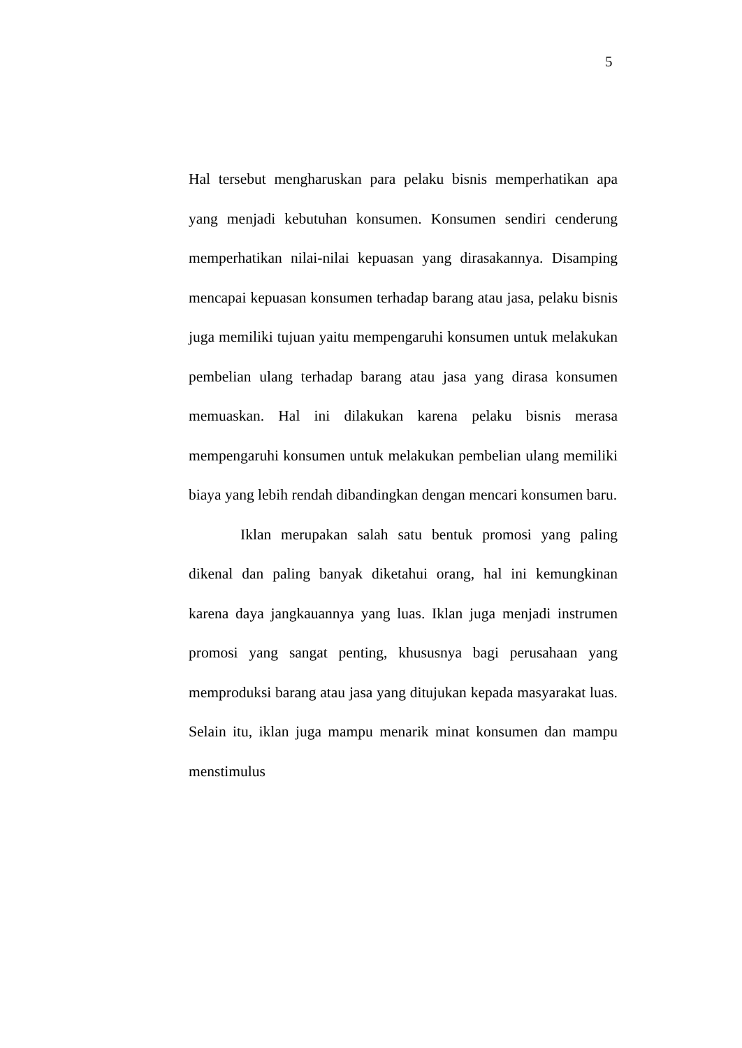5
Hal tersebut mengharuskan para pelaku bisnis memperhatikan apa yang menjadi kebutuhan konsumen. Konsumen sendiri cenderung memperhatikan nilai-nilai kepuasan yang dirasakannya. Disamping mencapai kepuasan konsumen terhadap barang atau jasa, pelaku bisnis juga memiliki tujuan yaitu mempengaruhi konsumen untuk melakukan pembelian ulang terhadap barang atau jasa yang dirasa konsumen memuaskan. Hal ini dilakukan karena pelaku bisnis merasa mempengaruhi konsumen untuk melakukan pembelian ulang memiliki biaya yang lebih rendah dibandingkan dengan mencari konsumen baru.
Iklan merupakan salah satu bentuk promosi yang paling dikenal dan paling banyak diketahui orang, hal ini kemungkinan karena daya jangkauannya yang luas. Iklan juga menjadi instrumen promosi yang sangat penting, khususnya bagi perusahaan yang memproduksi barang atau jasa yang ditujukan kepada masyarakat luas. Selain itu, iklan juga mampu menarik minat konsumen dan mampu menstimulus